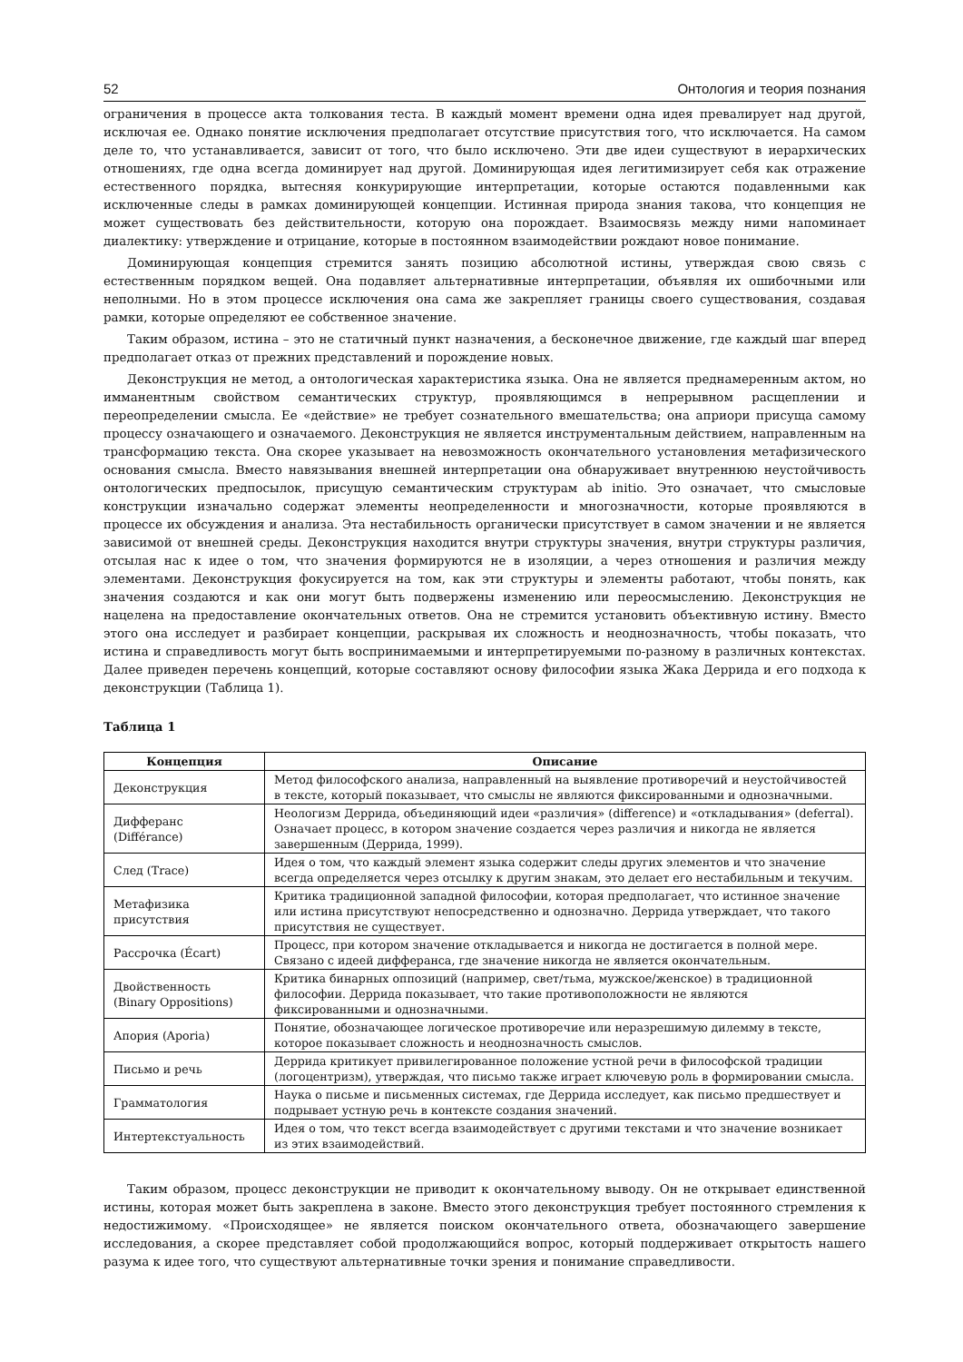52 Онтология и теория познания
ограничения в процессе акта толкования теста. В каждый момент времени одна идея превалирует над другой, исключая ее. Однако понятие исключения предполагает отсутствие присутствия того, что исключается. На самом деле то, что устанавливается, зависит от того, что было исключено. Эти две идеи существуют в иерархических отношениях, где одна всегда доминирует над другой. Доминирующая идея легитимизирует себя как отражение естественного порядка, вытесняя конкурирующие интерпретации, которые остаются подавленными как исключенные следы в рамках доминирующей концепции. Истинная природа знания такова, что концепция не может существовать без действительности, которую она порождает. Взаимосвязь между ними напоминает диалектику: утверждение и отрицание, которые в постоянном взаимодействии рождают новое понимание.
Доминирующая концепция стремится занять позицию абсолютной истины, утверждая свою связь с естественным порядком вещей. Она подавляет альтернативные интерпретации, объявляя их ошибочными или неполными. Но в этом процессе исключения она сама же закрепляет границы своего существования, создавая рамки, которые определяют ее собственное значение.
Таким образом, истина – это не статичный пункт назначения, а бесконечное движение, где каждый шаг вперед предполагает отказ от прежних представлений и порождение новых.
Деконструкция не метод, а онтологическая характеристика языка. Она не является преднамеренным актом, но имманентным свойством семантических структур, проявляющимся в непрерывном расщеплении и переопределении смысла. Ее «действие» не требует сознательного вмешательства; она априори присуща самому процессу означающего и означаемого. Деконструкция не является инструментальным действием, направленным на трансформацию текста. Она скорее указывает на невозможность окончательного установления метафизического основания смысла. Вместо навязывания внешней интерпретации она обнаруживает внутреннюю неустойчивость онтологических предпосылок, присущую семантическим структурам ab initio. Это означает, что смысловые конструкции изначально содержат элементы неопределенности и многозначности, которые проявляются в процессе их обсуждения и анализа. Эта нестабильность органически присутствует в самом значении и не является зависимой от внешней среды. Деконструкция находится внутри структуры значения, внутри структуры различия, отсылая нас к идее о том, что значения формируются не в изоляции, а через отношения и различия между элементами. Деконструкция фокусируется на том, как эти структуры и элементы работают, чтобы понять, как значения создаются и как они могут быть подвержены изменению или переосмыслению. Деконструкция не нацелена на предоставление окончательных ответов. Она не стремится установить объективную истину. Вместо этого она исследует и разбирает концепции, раскрывая их сложность и неоднозначность, чтобы показать, что истина и справедливость могут быть воспринимаемыми и интерпретируемыми по-разному в различных контекстах. Далее приведен перечень концепций, которые составляют основу философии языка Жака Деррида и его подхода к деконструкции (Таблица 1).
Таблица 1
| Концепция | Описание |
| --- | --- |
| Деконструкция | Метод философского анализа, направленный на выявление противоречий и неустойчивостей в тексте, который показывает, что смыслы не являются фиксированными и однозначными. |
| Дифферанс (Différance) | Неологизм Деррида, объединяющий идеи «различия» (difference) и «откладывания» (deferral). Означает процесс, в котором значение создается через различия и никогда не является завершенным (Деррида, 1999). |
| След (Trace) | Идея о том, что каждый элемент языка содержит следы других элементов и что значение всегда определяется через отсылку к другим знакам, это делает его нестабильным и текучим. |
| Метафизика присутствия | Критика традиционной западной философии, которая предполагает, что истинное значение или истина присутствуют непосредственно и однозначно. Деррида утверждает, что такого присутствия не существует. |
| Рассрочка (Écart) | Процесс, при котором значение откладывается и никогда не достигается в полной мере. Связано с идеей дифферанса, где значение никогда не является окончательным. |
| Двойственность (Binary Oppositions) | Критика бинарных оппозиций (например, свет/тьма, мужское/женское) в традиционной философии. Деррида показывает, что такие противоположности не являются фиксированными и однозначными. |
| Апория (Aporia) | Понятие, обозначающее логическое противоречие или неразрешимую дилемму в тексте, которое показывает сложность и неоднозначность смыслов. |
| Письмо и речь | Деррида критикует привилегированное положение устной речи в философской традиции (логоцентризм), утверждая, что письмо также играет ключевую роль в формировании смысла. |
| Грамматология | Наука о письме и письменных системах, где Деррида исследует, как письмо предшествует и подрывает устную речь в контексте создания значений. |
| Интертекстуальность | Идея о том, что текст всегда взаимодействует с другими текстами и что значение возникает из этих взаимодействий. |
Таким образом, процесс деконструкции не приводит к окончательному выводу. Он не открывает единственной истины, которая может быть закреплена в законе. Вместо этого деконструкция требует постоянного стремления к недостижимому. «Происходящее» не является поиском окончательного ответа, обозначающего завершение исследования, а скорее представляет собой продолжающийся вопрос, который поддерживает открытость нашего разума к идее того, что существуют альтернативные точки зрения и понимание справедливости.